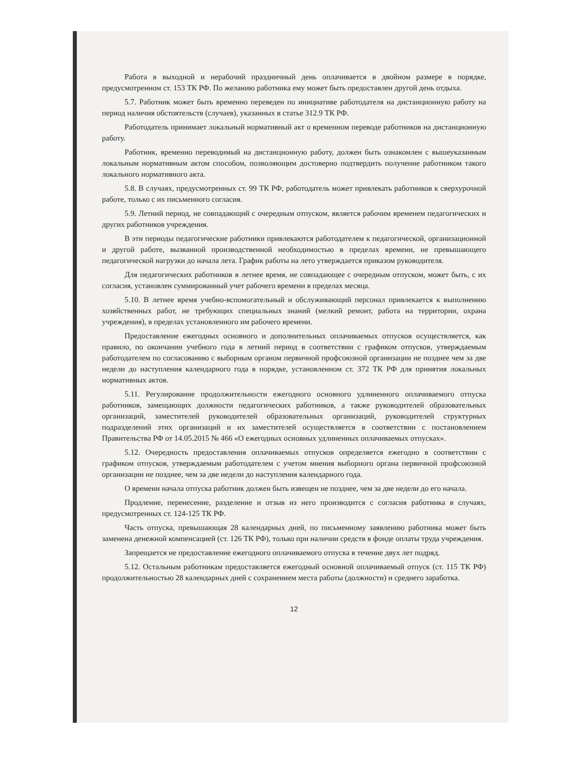Работа в выходной и нерабочий праздничный день оплачивается в двойном размере в порядке, предусмотренном ст. 153 ТК РФ. По желанию работника ему может быть предоставлен другой день отдыха.
5.7. Работник может быть временно переведен по инициативе работодателя на дистанционную работу на период наличия обстоятельств (случаев), указанных в статье 312.9 ТК РФ.
Работодатель принимает локальный нормативный акт о временном переводе работников на дистанционную работу.
Работник, временно переводимый на дистанционную работу, должен быть ознакомлен с вышеуказанным локальным нормативным актом способом, позволяющим достоверно подтвердить получение работником такого локального нормативного акта.
5.8. В случаях, предусмотренных ст. 99 ТК РФ, работодатель может привлекать работников к сверхурочной работе, только с их письменного согласия.
5.9. Летний период, не совпадающий с очередным отпуском, является рабочим временем педагогических и других работников учреждения.
В эти периоды педагогические работники привлекаются работодателем к педагогической, организационной и другой работе, вызванной производственной необходимостью в пределах времени, не превышающего педагогической нагрузки до начала лета. График работы на лето утверждается приказом руководителя.
Для педагогических работников в летнее время, не совпадающее с очередным отпуском, может быть, с их согласия, установлен суммированный учет рабочего времени в пределах месяца.
5.10. В летнее время учебно-вспомогательный и обслуживающий персонал привлекается к выполнению хозяйственных работ, не требующих специальных знаний (мелкий ремонт, работа на территории, охрана учреждения), в пределах установленного им рабочего времени.
Предоставление ежегодных основного и дополнительных оплачиваемых отпусков осуществляется, как правило, по окончании учебного года в летний период в соответствии с графиком отпусков, утверждаемым работодателем по согласованию с выборным органом первичной профсоюзной организации не позднее чем за две недели до наступления календарного года в порядке, установленном ст. 372 ТК РФ для принятия локальных нормативных актов.
5.11. Регулирование продолжительности ежегодного основного удлиненного оплачиваемого отпуска работников, замещающих должности педагогических работников, а также руководителей образовательных организаций, заместителей руководителей образовательных организаций, руководителей структурных подразделений этих организаций и их заместителей осуществляется в соответствии с постановлением Правительства РФ от 14.05.2015 № 466 «О ежегодных основных удлиненных оплачиваемых отпусках».
5.12. Очередность предоставления оплачиваемых отпусков определяется ежегодно в соответствии с графиком отпусков, утверждаемым работодателем с учетом мнения выборного органа первичной профсоюзной организации не позднее, чем за две недели до наступления календарного года.
О времени начала отпуска работник должен быть извещен не позднее, чем за две недели до его начала.
Продление, перенесение, разделение и отзыв из него производится с согласия работника в случаях, предусмотренных ст. 124-125 ТК РФ.
Часть отпуска, превышающая 28 календарных дней, по письменному заявлению работника может быть заменена денежной компенсацией (ст. 126 ТК РФ), только при наличии средств в фонде оплаты труда учреждения.
Запрещается не предоставление ежегодного оплачиваемого отпуска в течение двух лет подряд.
5.12. Остальным работникам предоставляется ежегодный основной оплачиваемый отпуск (ст. 115 ТК РФ) продолжительностью 28 календарных дней с сохранением места работы (должности) и среднего заработка.
12